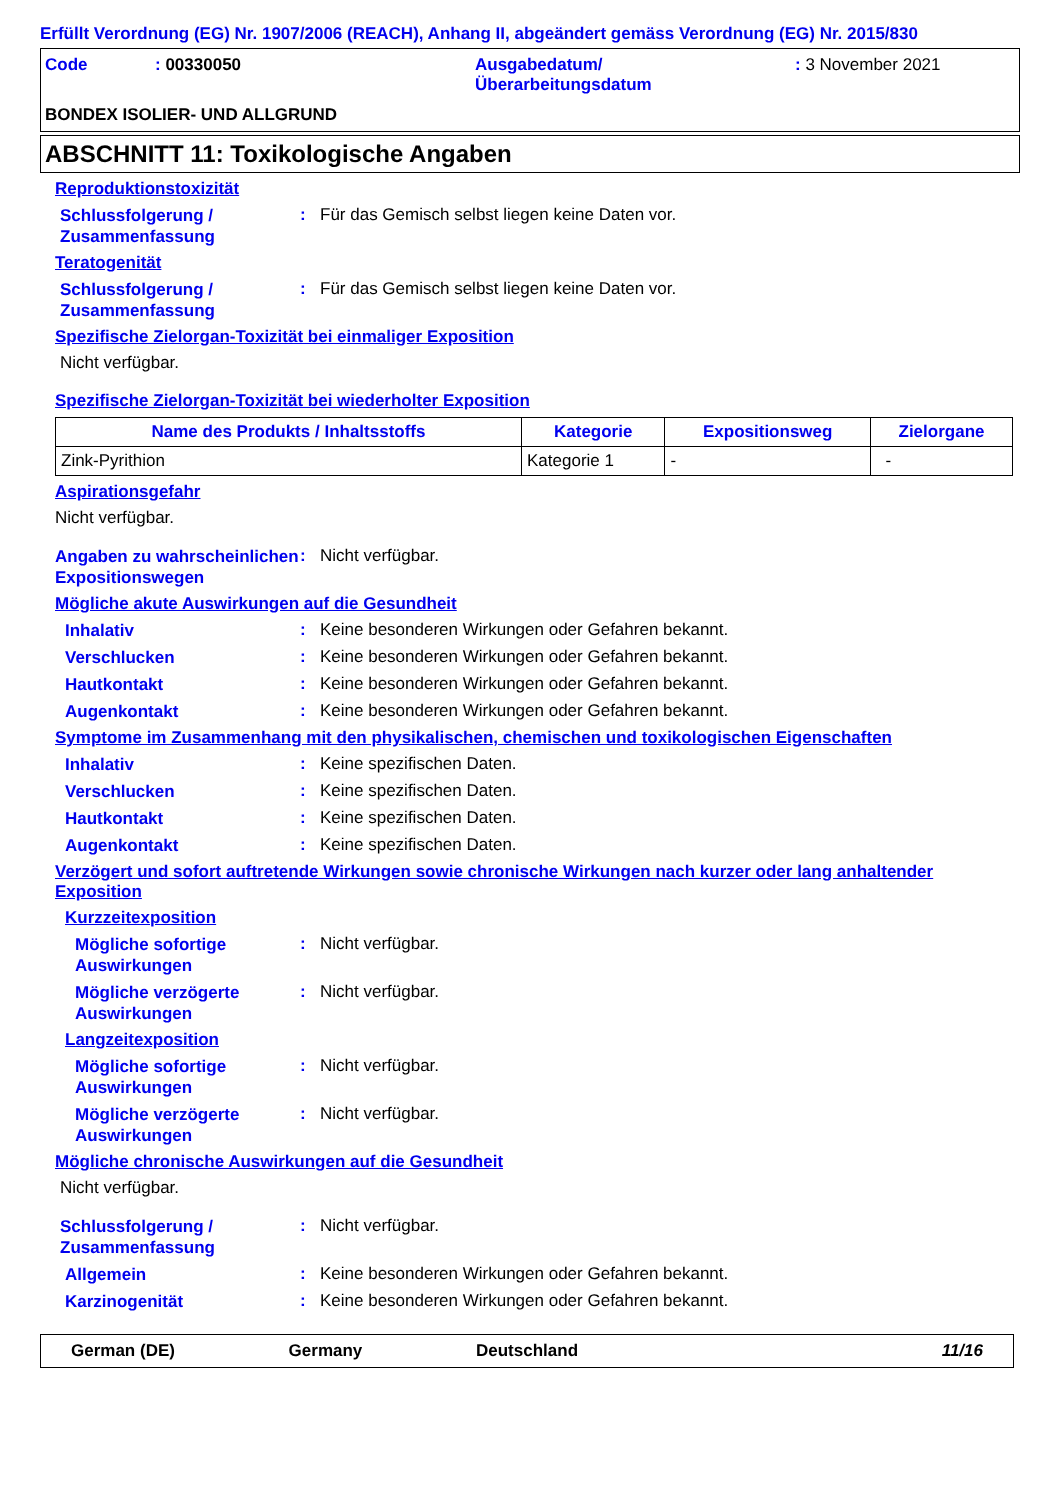Erfüllt Verordnung (EG) Nr. 1907/2006 (REACH), Anhang II, abgeändert gemäss Verordnung (EG) Nr. 2015/830
Code
: 00330050
Ausgabedatum/
Überarbeitungsdatum
: 3 November 2021
BONDEX ISOLIER- UND ALLGRUND
ABSCHNITT 11: Toxikologische Angaben
Reproduktionstoxizität
Schlussfolgerung / Zusammenfassung
:
Für das Gemisch selbst liegen keine Daten vor.
Teratogenität
Schlussfolgerung / Zusammenfassung
:
Für das Gemisch selbst liegen keine Daten vor.
Spezifische Zielorgan-Toxizität bei einmaliger Exposition
Nicht verfügbar.
Spezifische Zielorgan-Toxizität bei wiederholter Exposition
| Name des Produkts / Inhaltsstoffs | Kategorie | Expositionsweg | Zielorgane |
| --- | --- | --- | --- |
| Zink-Pyrithion | Kategorie 1 | - | - |
Aspirationsgefahr
Nicht verfügbar.
Angaben zu wahrscheinlichen Expositionswegen
:
Nicht verfügbar.
Mögliche akute Auswirkungen auf die Gesundheit
Inhalativ
:
Keine besonderen Wirkungen oder Gefahren bekannt.
Verschlucken
:
Keine besonderen Wirkungen oder Gefahren bekannt.
Hautkontakt
:
Keine besonderen Wirkungen oder Gefahren bekannt.
Augenkontakt
:
Keine besonderen Wirkungen oder Gefahren bekannt.
Symptome im Zusammenhang mit den physikalischen, chemischen und toxikologischen Eigenschaften
Inhalativ
:
Keine spezifischen Daten.
Verschlucken
:
Keine spezifischen Daten.
Hautkontakt
:
Keine spezifischen Daten.
Augenkontakt
:
Keine spezifischen Daten.
Verzögert und sofort auftretende Wirkungen sowie chronische Wirkungen nach kurzer oder lang anhaltender Exposition
Kurzzeitexposition
Mögliche sofortige Auswirkungen
:
Nicht verfügbar.
Mögliche verzögerte Auswirkungen
:
Nicht verfügbar.
Langzeitexposition
Mögliche sofortige Auswirkungen
:
Nicht verfügbar.
Mögliche verzögerte Auswirkungen
:
Nicht verfügbar.
Mögliche chronische Auswirkungen auf die Gesundheit
Nicht verfügbar.
Schlussfolgerung / Zusammenfassung
:
Nicht verfügbar.
Allgemein
:
Keine besonderen Wirkungen oder Gefahren bekannt.
Karzinogenität
:
Keine besonderen Wirkungen oder Gefahren bekannt.
German (DE) Germany Deutschland 11/16